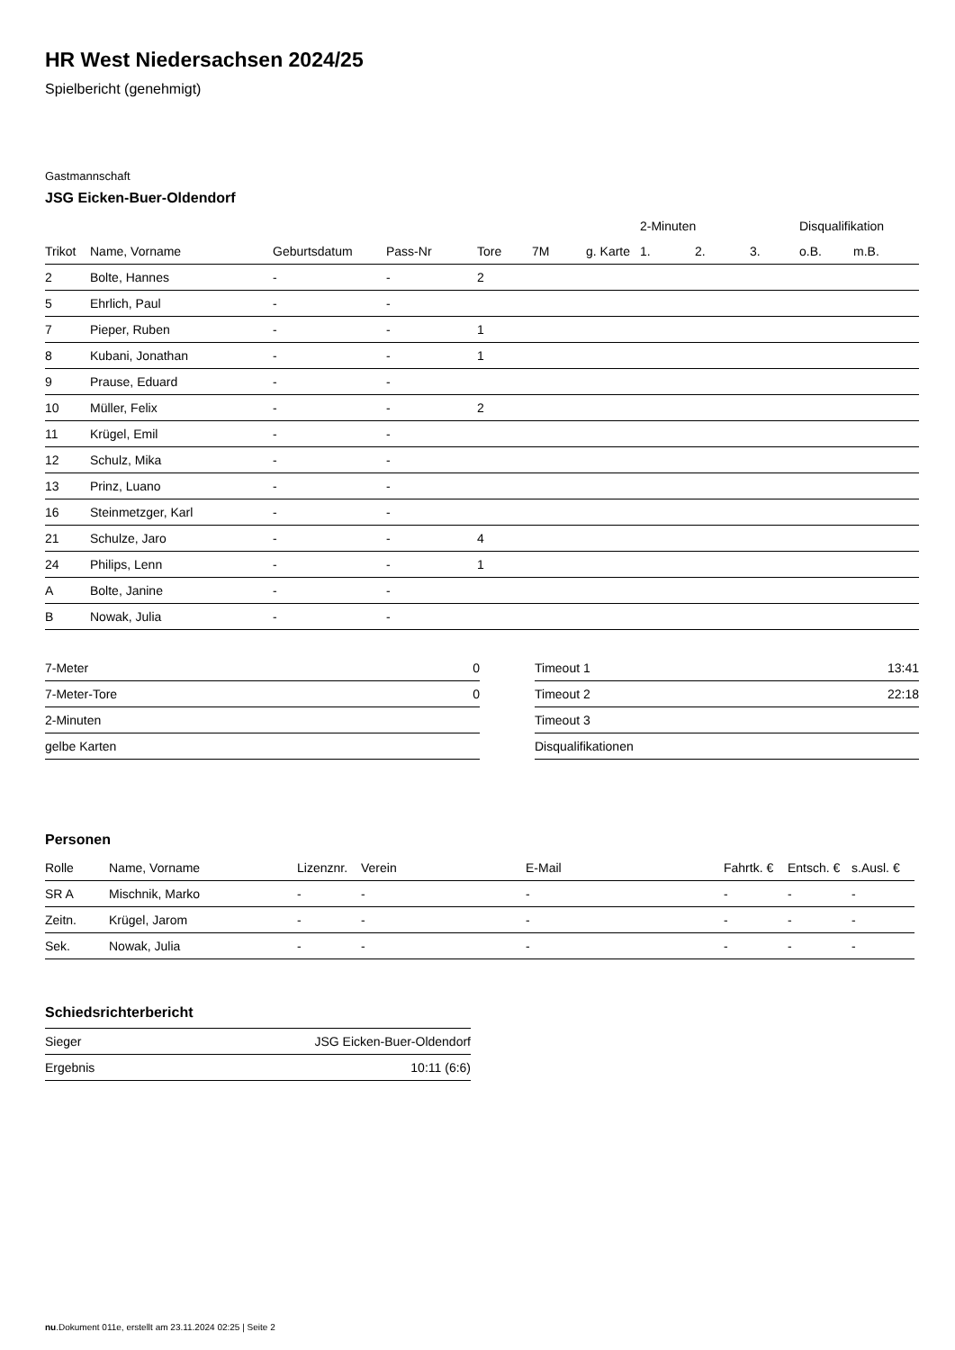HR West Niedersachsen 2024/25
Spielbericht (genehmigt)
Gastmannschaft
JSG Eicken-Buer-Oldendorf
| | | | | | | | 2-Minuten | | | Disqualifikation | |
| --- | --- | --- | --- | --- | --- | --- | --- | --- | --- | --- | --- |
| Trikot | Name, Vorname | Geburtsdatum | Pass-Nr | Tore | 7M | g. Karte | 1. | 2. | 3. | o.B. | m.B. |
| 2 | Bolte, Hannes | - | - | 2 | | | | | | | |
| 5 | Ehrlich, Paul | - | - | | | | | | | | |
| 7 | Pieper, Ruben | - | - | 1 | | | | | | | |
| 8 | Kubani, Jonathan | - | - | 1 | | | | | | | |
| 9 | Prause, Eduard | - | - | | | | | | | | |
| 10 | Müller, Felix | - | - | 2 | | | | | | | |
| 11 | Krügel, Emil | - | - | | | | | | | | |
| 12 | Schulz, Mika | - | - | | | | | | | | |
| 13 | Prinz, Luano | - | - | | | | | | | | |
| 16 | Steinmetzger, Karl | - | - | | | | | | | | |
| 21 | Schulze, Jaro | - | - | 4 | | | | | | | |
| 24 | Philips, Lenn | - | - | 1 | | | | | | | |
| A | Bolte, Janine | - | - | | | | | | | | |
| B | Nowak, Julia | - | - | | | | | | | | |
| 7-Meter | 0 |
| 7-Meter-Tore | 0 |
| 2-Minuten | |
| gelbe Karten | |
| Timeout 1 | 13:41 |
| Timeout 2 | 22:18 |
| Timeout 3 | |
| Disqualifikationen | |
Personen
| Rolle | Name, Vorname | Lizenznr. | Verein | E-Mail | Fahrtk. € | Entsch. € | s.Ausl. € |
| --- | --- | --- | --- | --- | --- | --- | --- |
| SR A | Mischnik, Marko | - | - | - | - | - | - |
| Zeitn. | Krügel, Jarom | - | - | - | - | - | - |
| Sek. | Nowak, Julia | - | - | - | - | - | - |
Schiedsrichterbericht
| Sieger | JSG Eicken-Buer-Oldendorf |
| Ergebnis | 10:11 (6:6) |
nu.Dokument 011e, erstellt am 23.11.2024 02:25 | Seite 2